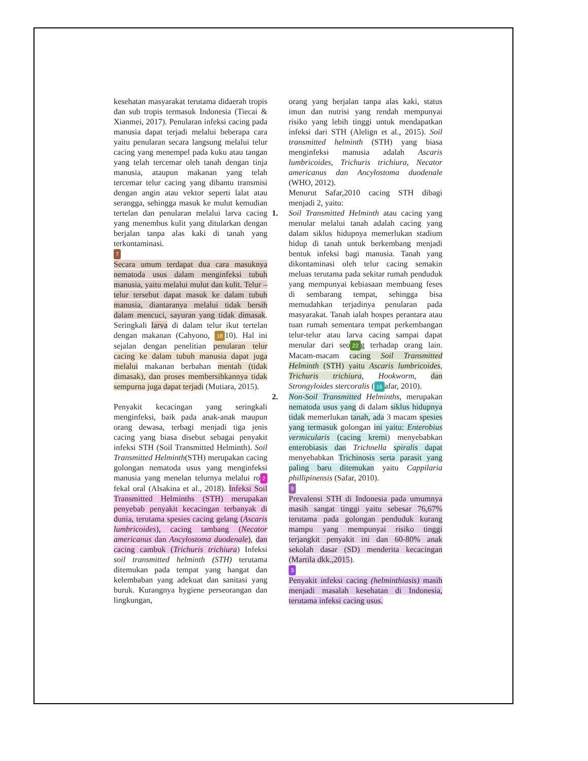kesehatan masyarakat terutama didaerah tropis dan sub tropis termasuk Indonesia (Tiecai & Xianmei, 2017). Penularan infeksi cacing pada manusia dapat terjadi melalui beberapa cara yaitu penularan secara langsung melalui telur cacing yang menempel pada kuku atau tangan yang telah tercemar oleh tanah dengan tinja manusia, ataupun makanan yang telah tercemar telur cacing yang dibantu transmisi dengan angin atau vektor seperti lalat atau serangga, sehingga masuk ke mulut kemudian tertelan dan penularan melalui larva cacing yang menembus kulit yang ditularkan dengan berjalan tanpa alas kaki di tanah yang terkontaminasi.
7
Secara umum terdapat dua cara masuknya nematoda usus dalam menginfeksi tubuh manusia, yaitu melalui mulut dan kulit. Telur –telur tersebut dapat masuk ke dalam tubuh manusia, diantaranya melalui tidak bersih dalam mencuci, sayuran yang tidak dimasak. Seringkali larva di dalam telur ikut tertelan dengan makanan (Cahyono, 18 10). Hal ini sejalan dengan penelitian penularan telur cacing ke dalam tubuh manusia dapat juga melalui makanan berbahan mentah (tidak dimasak), dan proses membersihkannya tidak sempurna juga dapat terjadi (Mutiara, 2015).
Penyakit kecacingan yang seringkali menginfeksi, baik pada anak-anak maupun orang dewasa, terbagi menjadi tiga jenis cacing yang biasa disebut sebagai penyakit infeksi STH (Soil Transmitted Helminth). Soil Transmitted Helminth(STH) merupakan cacing golongan nematoda usus yang menginfeksi manusia yang menelan telurnya melalui ro 2 fekal oral (Alsakina et al., 2018). Infeksi Soil Transmitted Helminths (STH) merupakan penyebab penyakit kecacingan terbanyak di dunia, terutama spesies cacing gelang (Ascaris lumbricoides), cacing tambang (Necator americanus dan Ancylostoma duodenale), dan cacing cambuk (Trichuris trichiura) Infeksi soil transmitted helminth (STH) terutama ditemukan pada tempat yang hangat dan kelembaban yang adekuat dan sanitasi yang buruk. Kurangnya hygiene perseorangan dan lingkungan,
orang yang berjalan tanpa alas kaki, status imun dan nutrisi yang rendah mempunyai risiko yang lebih tinggi untuk mendapatkan infeksi dari STH (Alelign et al., 2015). Soil transmitted helminth (STH) yang biasa menginfeksi manusia adalah Ascaris lumbricoides, Trichuris trichiura, Necator americanus dan Ancylostoma duodenale (WHO, 2012).
Menurut Safar,2010 cacing STH dibagi menjadi 2, yaitu:
1. Soil Transmitted Helminth atau cacing yang menular melalui tanah adalah cacing yang dalam siklus hidupnya memerlukan stadium hidup di tanah untuk berkembang menjadi bentuk infeksi bagi manusia. Tanah yang dikontaminasi oleh telur cacing semakin meluas terutama pada sekitar rumah penduduk yang mempunyai kebiasaan membuang feses di sembarang tempat, sehingga bisa memudahkan terjadinya penularan pada masyarakat. Tanah ialah hospes perantara atau tuan rumah sementara tempat perkembangan telur-telur atau larva cacing sampai dapat menular dari seo 22 g terhadap orang lain. Macam-macam cacing Soil Transmitted Helminth (STH) yaitu Ascaris lumbricoides, Trichuris trichiura, Hookworm, dan Strongyloides stercoralis (16 afar, 2010).
2. Non-Soil Transmitted Helminths, merupakan nematoda usus yang di dalam siklus hidupnya tidak memerlukan tanah, ada 3 macam spesies yang termasuk golongan ini yaitu: Enterobius vermicularis (cacing kremi) menyebabkan enterobiasis dan Trichnella spiralis dapat menyebabkan Trichinosis serta parasit yang paling baru ditemukan yaitu Cappilaria phillipinensis (Safar, 2010).
9
Prevalensi STH di Indonesia pada umumnya masih sangat tinggi yaitu sebesar 76,67% terutama pada golongan penduduk kurang mampu yang mempunyai risiko tinggi terjangkit penyakit ini dan 60-80% anak sekolah dasar (SD) menderita kecacingan (Martila dkk.,2015).
3
Penyakit infeksi cacing (helminthiasis) masih menjadi masalah kesehatan di Indonesia, terutama infeksi cacing usus.